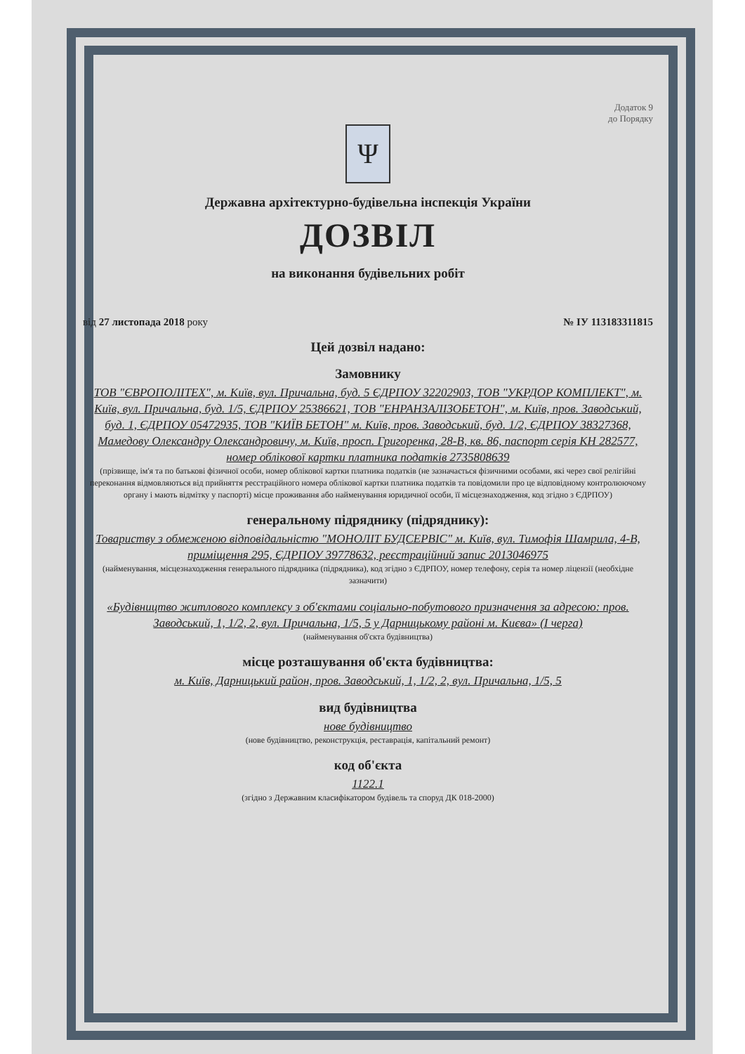Додаток 9
до Порядку
Ψ
Державна архітектурно-будівельна інспекція України
ДОЗВІЛ
на виконання будівельних робіт
від 27 листопада 2018 року № ІУ 113183311815
Цей дозвіл надано:
Замовнику
ТОВ "ЄВРОПОЛІТЕХ", м. Київ, вул. Причальна, буд. 5 ЄДРПОУ 32202903, ТОВ "УКРДОР КОМПЛЕКТ", м. Київ, вул. Причальна, буд. 1/5, ЄДРПОУ 25386621, ТОВ "ЕНРАНЗАЛІЗОБЕТОН", м. Київ, пров. Заводський, буд. 1, ЄДРПОУ 05472935, ТОВ "КИЇВ БЕТОН" м. Київ, пров. Заводський, буд. 1/2, ЄДРПОУ 38327368, Мамедову Олександру Олександровичу, м. Київ, просп. Григоренка, 28-В, кв. 86, паспорт серія КН 282577, номер облікової картки платника податків 2735808639
(прізвище, ім'я та по батькові фізичної особи, номер облікової картки платника податків (не зазначається фізичними особами, які через свої релігійні переконання відмовляються від прийняття реєстраційного номера облікової картки платника податків та повідомили про це відповідному контролюючому органу і мають відмітку у паспорті) місце проживання або найменування юридичної особи, її місцезнаходження, код згідно з ЄДРПОУ)
генеральному підряднику (підряднику):
Товариству з обмеженою відповідальністю "МОНОЛІТ БУДСЕРВІС" м. Київ, вул. Тимофія Шамрила, 4-В, приміщення 295, ЄДРПОУ 39778632, реєстраційний запис 2013046975
(найменування, місцезнаходження генерального підрядника (підрядника), код згідно з ЄДРПОУ, номер телефону, серія та номер ліцензії (необхідне зазначити)
«Будівництво житлового комплексу з об'єктами соціально-побутового призначення за адресою: пров. Заводський, 1, 1/2, 2, вул. Причальна, 1/5, 5 у Дарницькому районі м. Києва» (І черга)
(найменування об'єкта будівництва)
місце розташування об'єкта будівництва:
м. Київ, Дарницький район, пров. Заводський, 1, 1/2, 2, вул. Причальна, 1/5, 5
вид будівництва
нове будівництво
(нове будівництво, реконструкція, реставрація, капітальний ремонт)
код об'єкта
1122.1
(згідно з Державним класифікатором будівель та споруд ДК 018-2000)